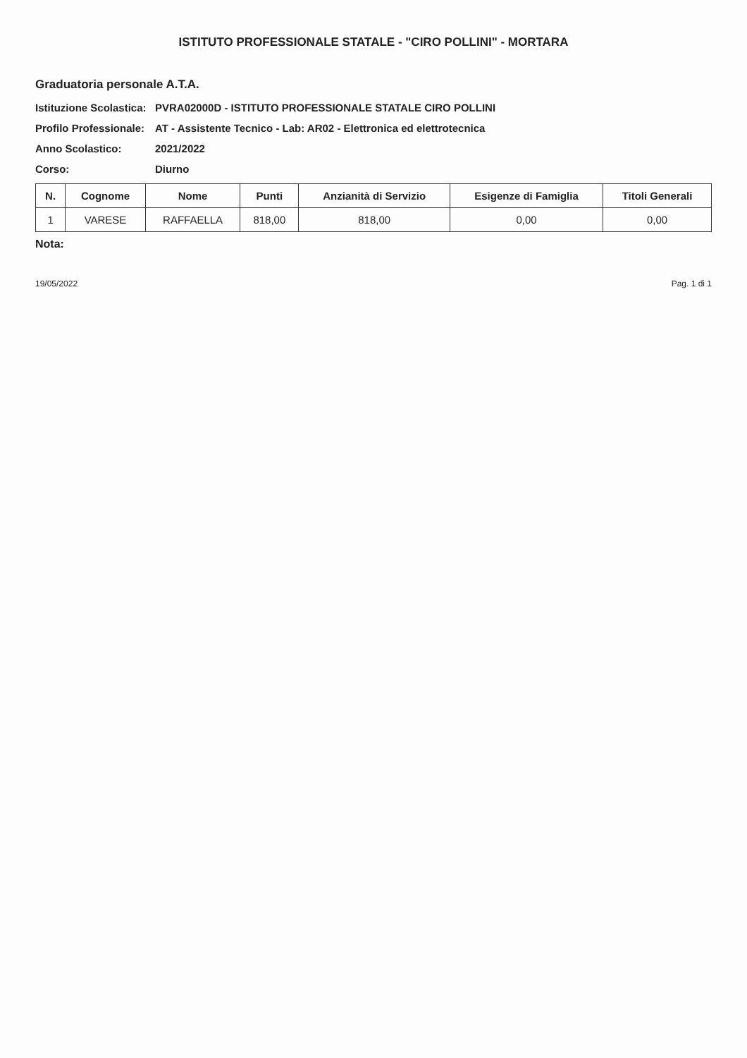ISTITUTO PROFESSIONALE STATALE - "CIRO POLLINI" - MORTARA
Graduatoria personale A.T.A.
Istituzione Scolastica: PVRA02000D - ISTITUTO PROFESSIONALE STATALE CIRO POLLINI
Profilo Professionale: AT - Assistente Tecnico - Lab: AR02 - Elettronica ed elettrotecnica
Anno Scolastico: 2021/2022
Corso: Diurno
| N. | Cognome | Nome | Punti | Anzianità di Servizio | Esigenze di Famiglia | Titoli Generali |
| --- | --- | --- | --- | --- | --- | --- |
| 1 | VARESE | RAFFAELLA | 818,00 | 818,00 | 0,00 | 0,00 |
Nota:
19/05/2022 Pag. 1 di 1